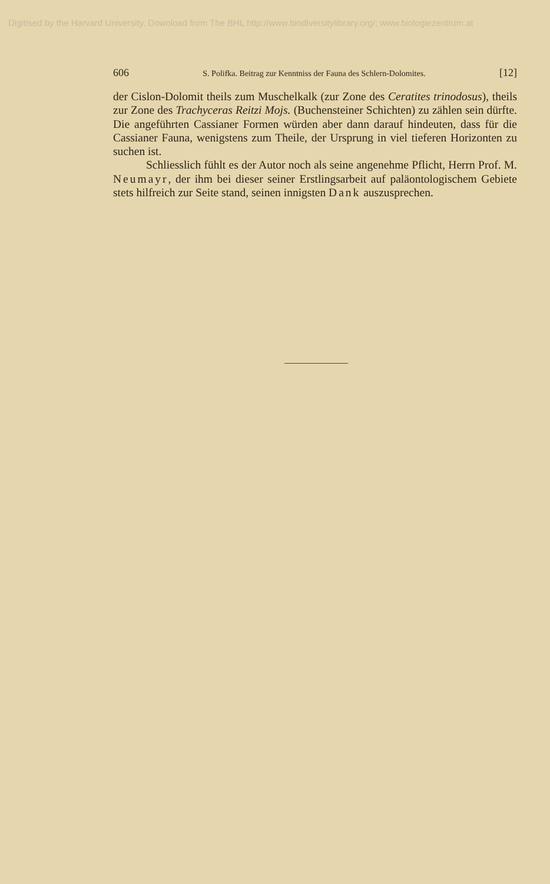Digitised by the Harvard University, Download from The BHL http://www.biodiversitylibrary.org/; www.biologiezentrum.at
606 S. Polifka. Beitrag zur Kenntniss der Fauna des Schlern-Dolomites. [12]
der Cislon-Dolomit theils zum Muschelkalk (zur Zone des Ceratites trinodosus), theils zur Zone des Trachyceras Reitzi Mojs. (Buchensteiner Schichten) zu zählen sein dürfte. Die angeführten Cassianer Formen würden aber dann darauf hindeuten, dass für die Cassianer Fauna, wenigstens zum Theile, der Ursprung in viel tieferen Horizonten zu suchen ist.
Schliesslich fühlt es der Autor noch als seine angenehme Pflicht, Herrn Prof. M. Neumayr, der ihm bei dieser seiner Erstlingsarbeit auf paläontologischem Gebiete stets hilfreich zur Seite stand, seinen innigsten Dank auszusprechen.